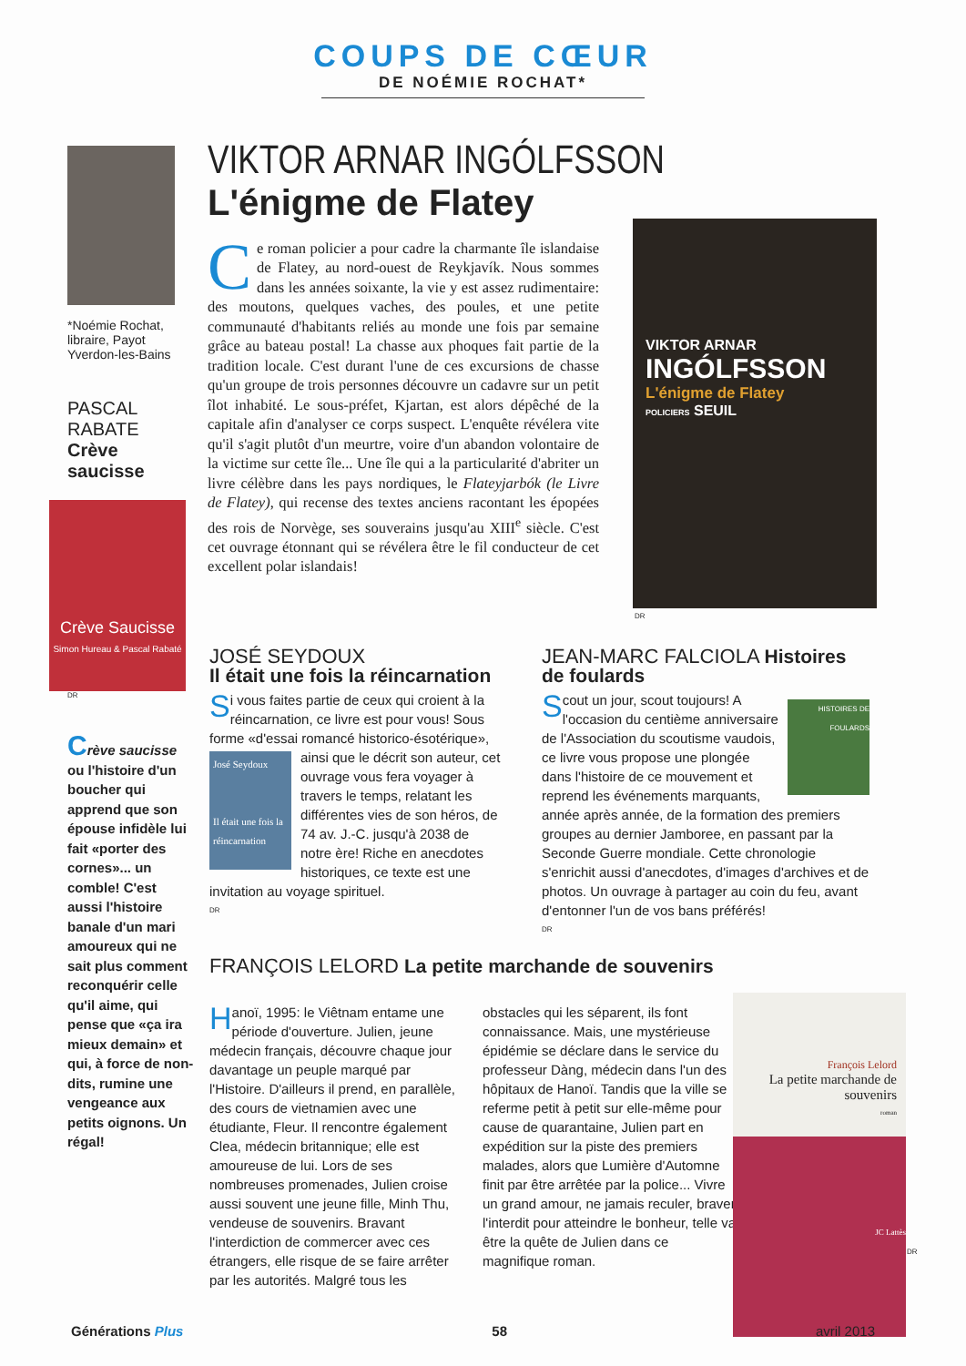COUPS DE CŒUR
DE NOÉMIE ROCHAT*
*Noémie Rochat, libraire, Payot Yverdon-les-Bains
PASCAL RABATE
Crève saucisse
Crève Saucisse
Simon Hureau & Pascal Rabaté
DR
Crève saucisse ou l'histoire d'un boucher qui apprend que son épouse infidèle lui fait «porter des cornes»... un comble! C'est aussi l'histoire banale d'un mari amoureux qui ne sait plus comment reconquérir celle qu'il aime, qui pense que «ça ira mieux demain» et qui, à force de non-dits, rumine une vengeance aux petits oignons. Un régal!
VIKTOR ARNAR INGÓLFSSON
L'énigme de Flatey
Ce roman policier a pour cadre la charmante île islandaise de Flatey, au nord-ouest de Reykjavík. Nous sommes dans les années soixante, la vie y est assez rudimentaire: des moutons, quelques vaches, des poules, et une petite communauté d'habitants reliés au monde une fois par semaine grâce au bateau postal! La chasse aux phoques fait partie de la tradition locale. C'est durant l'une de ces excursions de chasse qu'un groupe de trois personnes découvre un cadavre sur un petit îlot inhabité. Le sous-préfet, Kjartan, est alors dépêché de la capitale afin d'analyser ce corps suspect. L'enquête révélera vite qu'il s'agit plutôt d'un meurtre, voire d'un abandon volontaire de la victime sur cette île... Une île qui a la particularité d'abriter un livre célèbre dans les pays nordiques, le Flateyjarbók (le Livre de Flatey), qui recense des textes anciens racontant les épopées des rois de Norvège, ses souverains jusqu'au XIII<sup>e</sup> siècle. C'est cet ouvrage étonnant qui se révélera être le fil conducteur de cet excellent polar islandais!
VIKTOR ARNAR
INGÓLFSSON
L'énigme de Flatey
POLICIERS SEUIL
DR
JOSÉ SEYDOUX
Il était une fois la réincarnation
Si vous faites partie de ceux qui croient à la réincarnation, ce livre est pour vous! Sous forme «d'essai romancé historico-ésotérique»,
José Seydoux
Il était une fois la réincarnation
ainsi que le décrit son auteur, cet ouvrage vous fera voyager à travers le temps, relatant les différentes vies de son héros, de 74 av. J.-C. jusqu'à 2038 de notre ère! Riche en anecdotes historiques, ce texte est une invitation au voyage spirituel.
DR
JEAN-MARC FALCIOLA Histoires de foulards
HISTOIRES DE FOULARDS
Scout un jour, scout toujours! A l'occasion du centième anniversaire de l'Association du scoutisme vaudois, ce livre vous propose une plongée dans l'histoire de ce mouvement et reprend les événements marquants, année après année, de la formation des premiers groupes au dernier Jamboree, en passant par la Seconde Guerre mondiale. Cette chronologie s'enrichit aussi d'anecdotes, d'images d'archives et de photos. Un ouvrage à partager au coin du feu, avant d'entonner l'un de vos bans préférés!
DR
FRANÇOIS LELORD La petite marchande de souvenirs
Hanoï, 1995: le Viêtnam entame une période d'ouverture. Julien, jeune médecin français, découvre chaque jour davantage un peuple marqué par l'Histoire. D'ailleurs il prend, en parallèle, des cours de vietnamien avec une étudiante, Fleur. Il rencontre également Clea, médecin britannique; elle est amoureuse de lui. Lors de ses nombreuses promenades, Julien croise aussi souvent une jeune fille, Minh Thu, vendeuse de souvenirs. Bravant l'interdiction de commercer avec ces étrangers, elle risque de se faire arrêter par les autorités. Malgré tous les obstacles qui les séparent, ils font connaissance. Mais, une mystérieuse épidémie se déclare dans le service du professeur Dàng, médecin dans l'un des hôpitaux de Hanoï. Tandis que la ville se referme petit à petit sur elle-même pour cause de quarantaine, Julien part en expédition sur la piste des premiers malades, alors que Lumière d'Automne finit par être arrêtée par la police... Vivre un grand amour, ne jamais reculer, braver l'interdit pour atteindre le bonheur, telle va être la quête de Julien dans ce magnifique roman.
François Lelord
La petite marchande de souvenirs
roman
JC Lattès
DR
Générations Plus 58 avril 2013